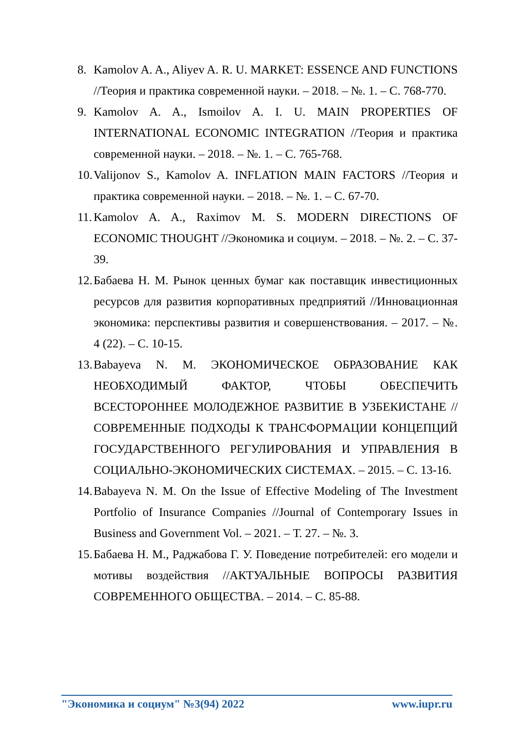8. Kamolov A. A., Aliyev A. R. U. MARKET: ESSENCE AND FUNCTIONS //Теория и практика современной науки. – 2018. – №. 1. – С. 768-770.
9. Kamolov A. A., Ismoilov A. I. U. MAIN PROPERTIES OF INTERNATIONAL ECONOMIC INTEGRATION //Теория и практика современной науки. – 2018. – №. 1. – С. 765-768.
10. Valijonov S., Kamolov A. INFLATION MAIN FACTORS //Теория и практика современной науки. – 2018. – №. 1. – С. 67-70.
11. Kamolov A. A., Raximov M. S. MODERN DIRECTIONS OF ECONOMIC THOUGHT //Экономика и социум. – 2018. – №. 2. – С. 37-39.
12. Бабаева Н. М. Рынок ценных бумаг как поставщик инвестиционных ресурсов для развития корпоративных предприятий //Инновационная экономика: перспективы развития и совершенствования. – 2017. – №. 4 (22). – С. 10-15.
13. Babayeva N. M. ЭКОНОМИЧЕСКОЕ ОБРАЗОВАНИЕ КАК НЕОБХОДИМЫЙ ФАКТОР, ЧТОБЫ ОБЕСПЕЧИТЬ ВСЕСТОРОННЕЕ МОЛОДЕЖНОЕ РАЗВИТИЕ В УЗБЕКИСТАНЕ //СОВРЕМЕННЫЕ ПОДХОДЫ К ТРАНСФОРМАЦИИ КОНЦЕПЦИЙ ГОСУДАРСТВЕННОГО РЕГУЛИРОВАНИЯ И УПРАВЛЕНИЯ В СОЦИАЛЬНО-ЭКОНОМИЧЕСКИХ СИСТЕМАХ. – 2015. – С. 13-16.
14. Babayeva N. M. On the Issue of Effective Modeling of The Investment Portfolio of Insurance Companies //Journal of Contemporary Issues in Business and Government Vol. – 2021. – Т. 27. – №. 3.
15. Бабаева Н. М., Раджабова Г. У. Поведение потребителей: его модели и мотивы воздействия //АКТУАЛЬНЫЕ ВОПРОСЫ РАЗВИТИЯ СОВРЕМЕННОГО ОБЩЕСТВА. – 2014. – С. 85-88.
"Экономика и социум" №3(94) 2022 www.iupr.ru